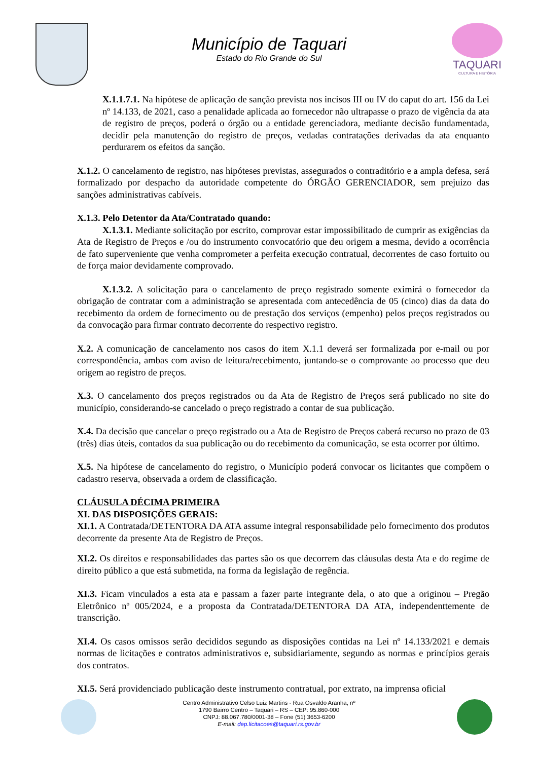Município de Taquari
Estado do Rio Grande do Sul
TAQUARI
CULTURA E HISTÓRIA
X.1.1.7.1. Na hipótese de aplicação de sanção prevista nos incisos III ou IV do caput do art. 156 da Lei nº 14.133, de 2021, caso a penalidade aplicada ao fornecedor não ultrapasse o prazo de vigência da ata de registro de preços, poderá o órgão ou a entidade gerenciadora, mediante decisão fundamentada, decidir pela manutenção do registro de preços, vedadas contratações derivadas da ata enquanto perdurarem os efeitos da sanção.
X.1.2. O cancelamento de registro, nas hipóteses previstas, assegurados o contraditório e a ampla defesa, será formalizado por despacho da autoridade competente do ÓRGÃO GERENCIADOR, sem prejuizo das sanções administrativas cabíveis.
X.1.3. Pelo Detentor da Ata/Contratado quando:
X.1.3.1. Mediante solicitação por escrito, comprovar estar impossibilitado de cumprir as exigências da Ata de Registro de Preços e /ou do instrumento convocatório que deu origem a mesma, devido a ocorrência de fato superveniente que venha comprometer a perfeita execução contratual, decorrentes de caso fortuito ou de força maior devidamente comprovado.
X.1.3.2. A solicitação para o cancelamento de preço registrado somente eximirá o fornecedor da obrigação de contratar com a administração se apresentada com antecedência de 05 (cinco) dias da data do recebimento da ordem de fornecimento ou de prestação dos serviços (empenho) pelos preços registrados ou da convocação para firmar contrato decorrente do respectivo registro.
X.2. A comunicação de cancelamento nos casos do item X.1.1 deverá ser formalizada por e-mail ou por correspondência, ambas com aviso de leitura/recebimento, juntando-se o comprovante ao processo que deu origem ao registro de preços.
X.3. O cancelamento dos preços registrados ou da Ata de Registro de Preços será publicado no site do município, considerando-se cancelado o preço registrado a contar de sua publicação.
X.4. Da decisão que cancelar o preço registrado ou a Ata de Registro de Preços caberá recurso no prazo de 03 (três) dias úteis, contados da sua publicação ou do recebimento da comunicação, se esta ocorrer por último.
X.5. Na hipótese de cancelamento do registro, o Município poderá convocar os licitantes que compõem o cadastro reserva, observada a ordem de classificação.
CLÁUSULA DÉCIMA PRIMEIRA
XI. DAS DISPOSIÇÕES GERAIS:
XI.1. A Contratada/DETENTORA DA ATA assume integral responsabilidade pelo fornecimento dos produtos decorrente da presente Ata de Registro de Preços.
XI.2. Os direitos e responsabilidades das partes são os que decorrem das cláusulas desta Ata e do regime de direito público a que está submetida, na forma da legislação de regência.
XI.3. Ficam vinculados a esta ata e passam a fazer parte integrante dela, o ato que a originou – Pregão Eletrônico nº 005/2024, e a proposta da Contratada/DETENTORA DA ATA, independenttemente de transcrição.
XI.4. Os casos omissos serão decididos segundo as disposições contidas na Lei nº 14.133/2021 e demais normas de licitações e contratos administrativos e, subsidiariamente, segundo as normas e princípios gerais dos contratos.
XI.5. Será providenciado publicação deste instrumento contratual, por extrato, na imprensa oficial
Centro Administrativo Celso Luiz Martins - Rua Osvaldo Aranha, nº
1790 Bairro Centro – Taquari – RS – CEP: 95.860-000
CNPJ: 88.067.780/0001-38 – Fone (51) 3653-6200
E-mail: dep.licitacoes@taquari.rs.gov.br